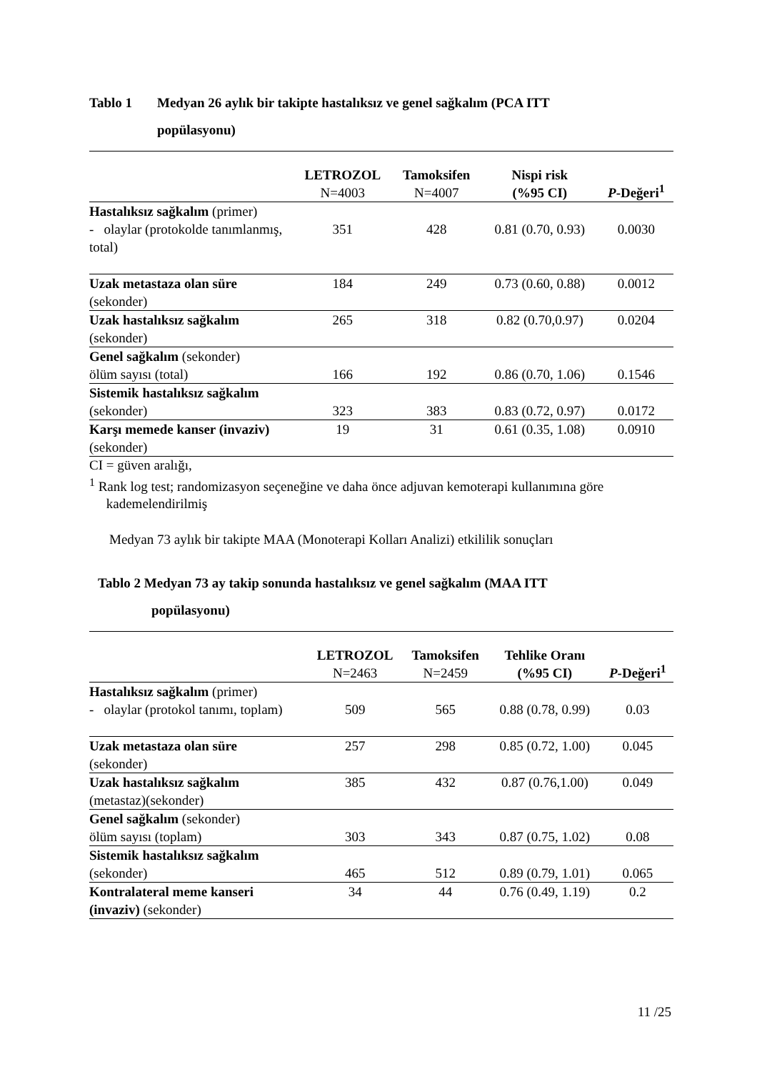Tablo 1 Medyan 26 aylık bir takipte hastalıksız ve genel sağkalım (PCA ITT
popülasyonu)
| | LETROZOL N=4003 | Tamoksifen N=4007 | Nispi risk (%95 CI) | P -Değeri<sup>1</sup> |
| --- | --- | --- | --- | --- |
| Hastalıksız sağkalım (primer) - olaylar (protokolde tanımlanmış, total) | 351 | 428 | 0.81 (0.70, 0.93) | 0.0030 |
| Uzak metastaza olan süre (sekonder) | 184 | 249 | 0.73 (0.60, 0.88) | 0.0012 |
| Uzak hastalıksız sağkalım (sekonder) | 265 | 318 | 0.82 (0.70,0.97) | 0.0204 |
| Genel sağkalım (sekonder) ölüm sayısı (total) | 166 | 192 | 0.86 (0.70, 1.06) | 0.1546 |
| Sistemik hastalıksız sağkalım (sekonder) | 323 | 383 | 0.83 (0.72, 0.97) | 0.0172 |
| Karşı memede kanser (invaziv) (sekonder) | 19 | 31 | 0.61 (0.35, 1.08) | 0.0910 |
CI = güven aralığı,
<sup>1</sup> Rank log test; randomizasyon seçeneğine ve daha önce adjuvan kemoterapi kullanımına göre
kademelendirilmiş
Medyan 73 aylık bir takipte MAA (Monoterapi Kolları Analizi) etkililik sonuçları
Tablo 2 Medyan 73 ay takip sonunda hastalıksız ve genel sağkalım (MAA ITT
popülasyonu)
| | LETROZOL N=2463 | Tamoksifen N=2459 | Tehlike Oranı (%95 CI) | P -Değeri<sup>1</sup> |
| --- | --- | --- | --- | --- |
| Hastalıksız sağkalım (primer) - olaylar (protokol tanımı, toplam) | 509 | 565 | 0.88 (0.78, 0.99) | 0.03 |
| Uzak metastaza olan süre (sekonder) | 257 | 298 | 0.85 (0.72, 1.00) | 0.045 |
| Uzak hastalıksız sağkalım (metastaz)(sekonder) | 385 | 432 | 0.87 (0.76,1.00) | 0.049 |
| Genel sağkalım (sekonder) ölüm sayısı (toplam) | 303 | 343 | 0.87 (0.75, 1.02) | 0.08 |
| Sistemik hastalıksız sağkalım (sekonder) | 465 | 512 | 0.89 (0.79, 1.01) | 0.065 |
| Kontralateral meme kanseri (invaziv) (sekonder) | 34 | 44 | 0.76 (0.49, 1.19) | 0.2 |
11 /25